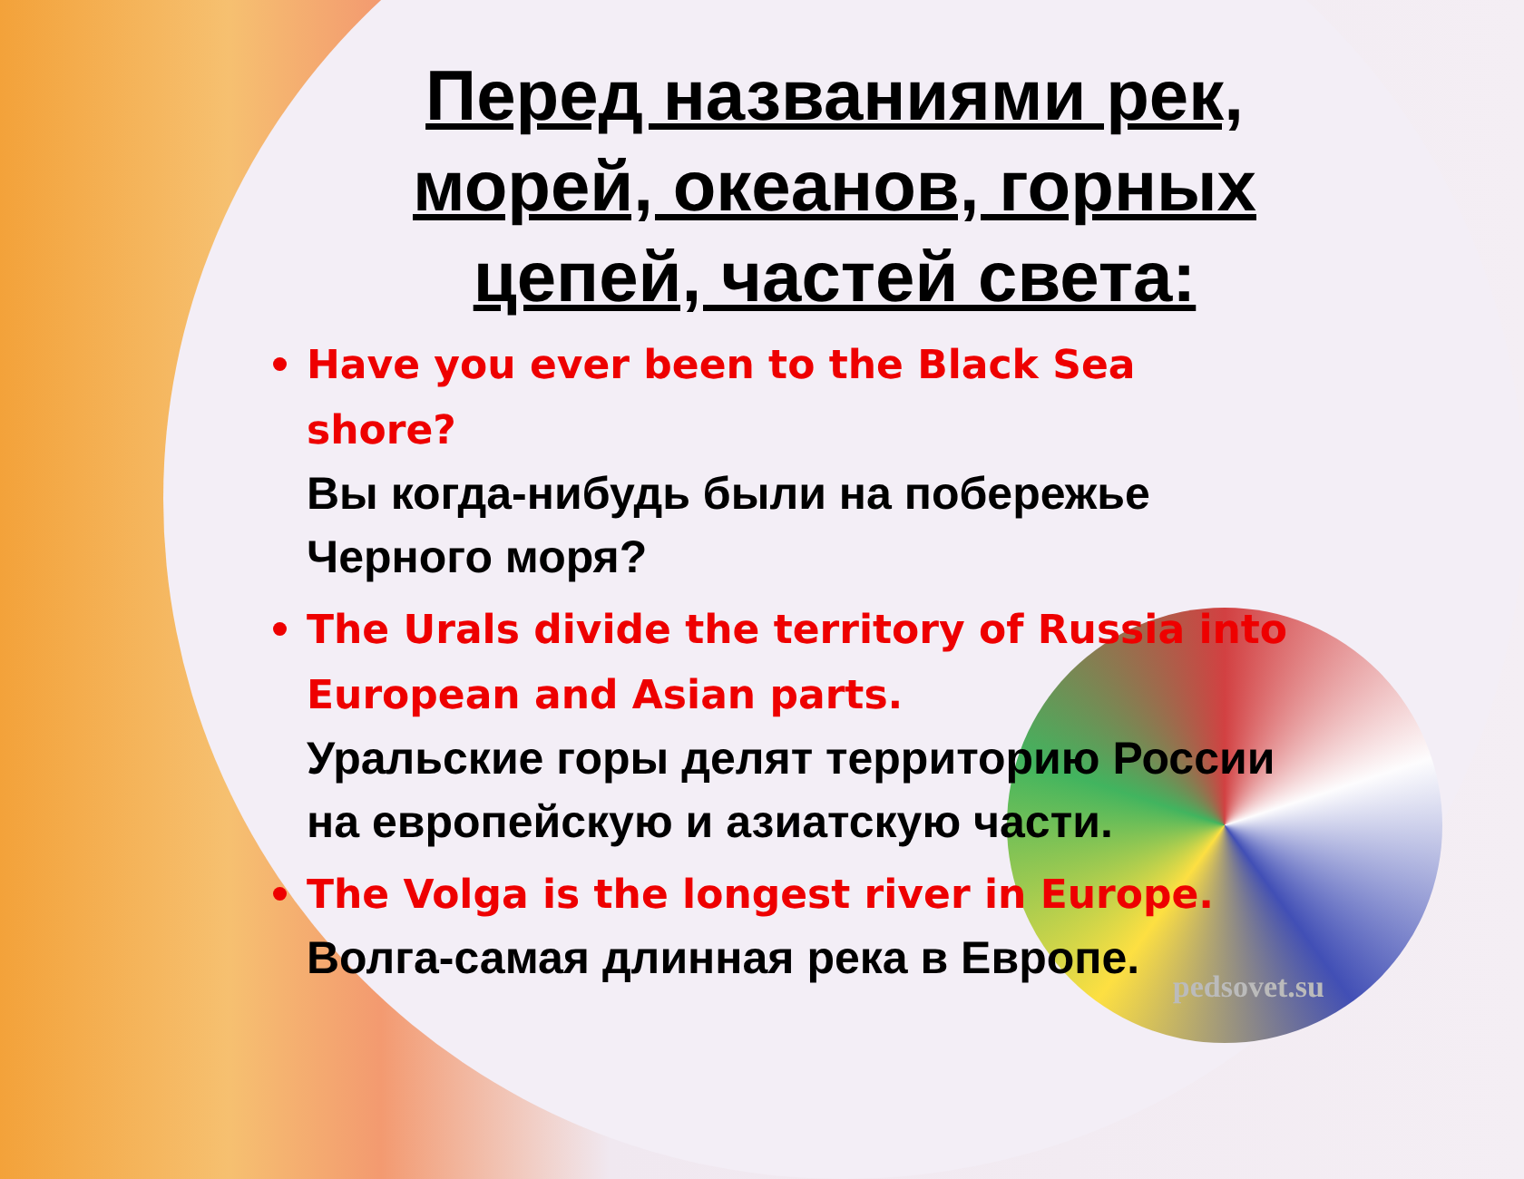Перед названиями рек, морей, океанов, горных цепей, частей света:
Have you ever been to the Black Sea shore?
Вы когда-нибудь были на побережье Черного моря?
The Urals divide the territory of Russia into European and Asian parts.
Уральские горы делят территорию России на европейскую и азиатскую части.
The Volga is the longest river in Europe.
Волга-самая длинная река в Европе.
pedsovet.su